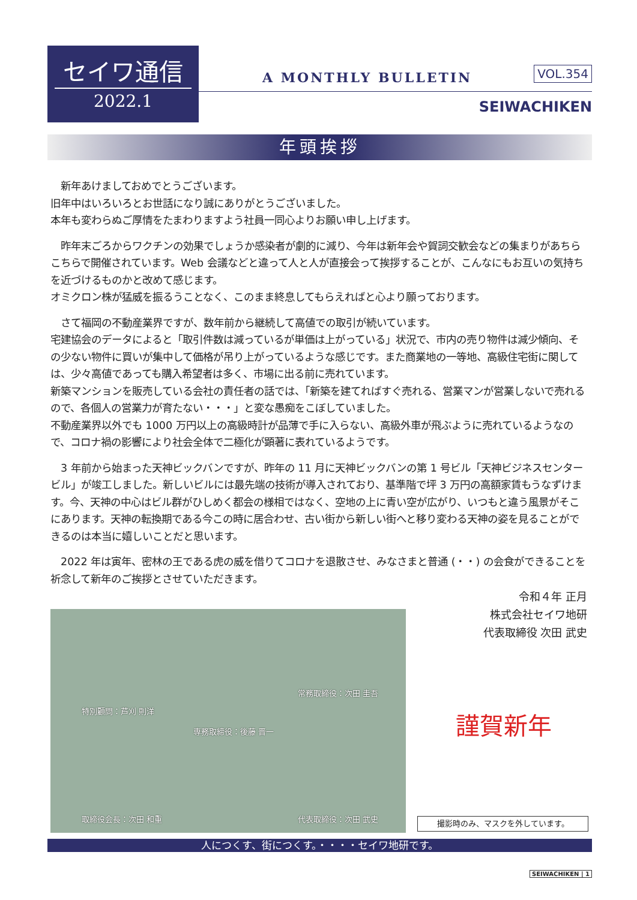セイワ通信
2022.1
A MONTHLY BULLETIN VOL.354
SEIWACHIKEN
年頭挨拶
　新年あけましておめでとうございます。
旧年中はいろいろとお世話になり誠にありがとうございました。
本年も変わらぬご厚情をたまわりますよう社員一同心よりお願い申し上げます。
　昨年末ごろからワクチンの効果でしょうか感染者が劇的に減り、今年は新年会や賀詞交歓会などの集まりがあちらこちらで開催されています。Web 会議などと違って人と人が直接会って挨拶することが、こんなにもお互いの気持ちを近づけるものかと改めて感じます。
オミクロン株が猛威を振るうことなく、このまま終息してもらえればと心より願っております。
　さて福岡の不動産業界ですが、数年前から継続して高値での取引が続いています。
宅建協会のデータによると「取引件数は減っているが単価は上がっている」状況で、市内の売り物件は減少傾向、その少ない物件に買いが集中して価格が吊り上がっているような感じです。また商業地の一等地、高級住宅街に関しては、少々高値であっても購入希望者は多く、市場に出る前に売れています。
新築マンションを販売している会社の責任者の話では、「新築を建てればすぐ売れる、営業マンが営業しないで売れるので、各個人の営業力が育たない・・・」と変な愚痴をこぼしていました。
不動産業界以外でも 1000 万円以上の高級時計が品薄で手に入らない、高級外車が飛ぶように売れているようなので、コロナ禍の影響により社会全体で二極化が顕著に表れているようです。
　3 年前から始まった天神ビックバンですが、昨年の 11 月に天神ビックバンの第 1 号ビル「天神ビジネスセンタービル」が竣工しました。新しいビルには最先端の技術が導入されており、基準階で坪 3 万円の高額家賃もうなずけます。今、天神の中心はビル群がひしめく都会の様相ではなく、空地の上に青い空が広がり、いつもと違う風景がそこにあります。天神の転換期である今この時に居合わせ、古い街から新しい街へと移り変わる天神の姿を見ることができるのは本当に嬉しいことだと思います。
　2022 年は寅年、密林の王である虎の威を借りてコロナを退散させ、みなさまと普通 (・・) の会食ができることを祈念して新年のご挨拶とさせていただきます。
令和４年 正月
株式会社セイワ地研
代表取締役 次田 武史
特別顧問：芦刈 則洋
常務取締役：次田 圭吾
専務取締役：後藤 晋一
取締役会長：次田 和重 代表取締役：次田 武史
謹賀新年
撮影時のみ、マスクを外しています。
人につくす、街につくす。・・・・セイワ地研です。
SEIWACHIKEN | 1